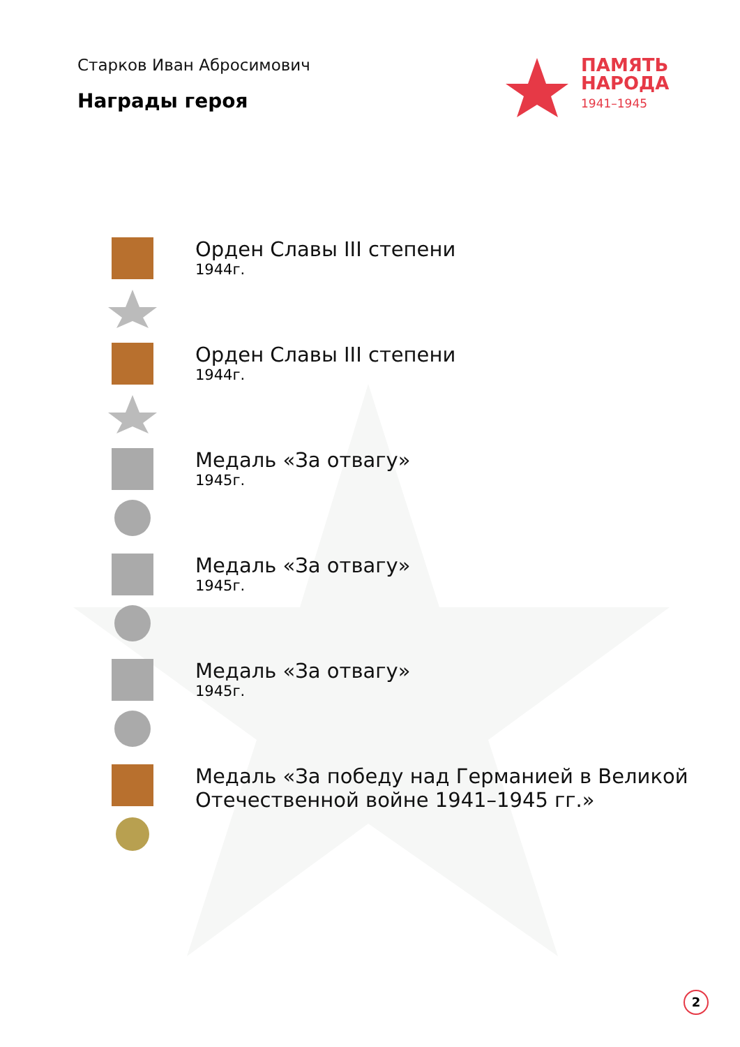Старков Иван Абросимович
Награды героя
ПАМЯТЬ
НАРОДА
1941–1945
Орден Славы III степени
1944г.
Орден Славы III степени
1944г.
Медаль «За отвагу»
1945г.
Медаль «За отвагу»
1945г.
Медаль «За отвагу»
1945г.
Медаль «За победу над Германией в Великой
Отечественной войне 1941–1945 гг.»
2